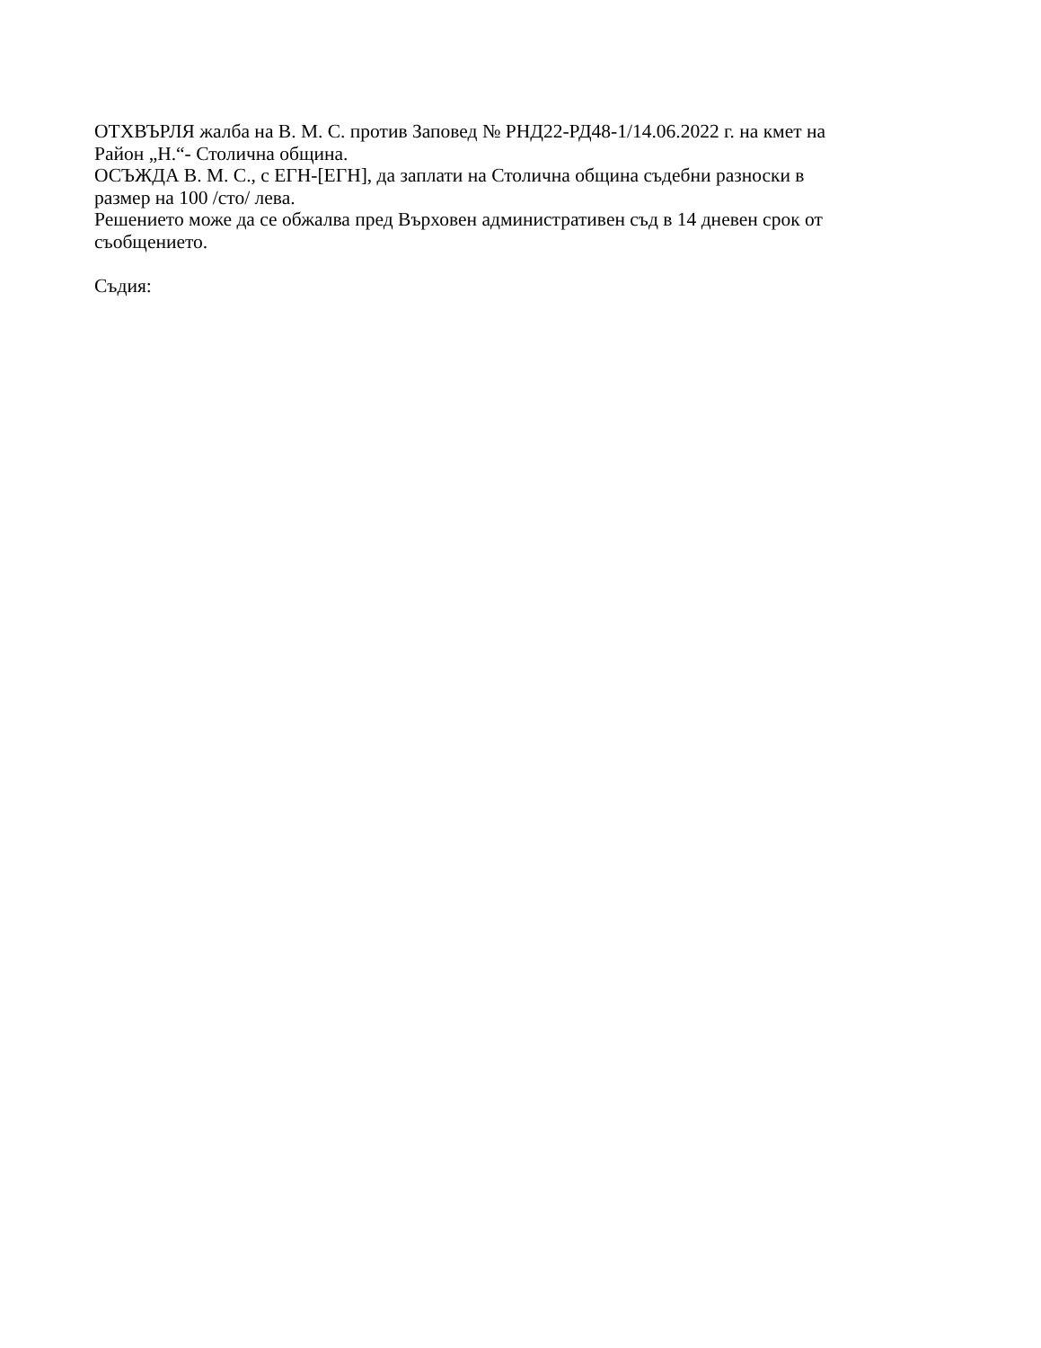ОТХВЪРЛЯ жалба на В. М. С. против Заповед № РНД22-РД48-1/14.06.2022 г. на кмет на Район „Н.“- Столична община.
ОСЪЖДА В. М. С., с ЕГН-[ЕГН], да заплати на Столична община съдебни разноски в размер на 100 /сто/ лева.
Решението може да се обжалва пред Върховен административен съд в 14 дневен срок от съобщението.
Съдия: